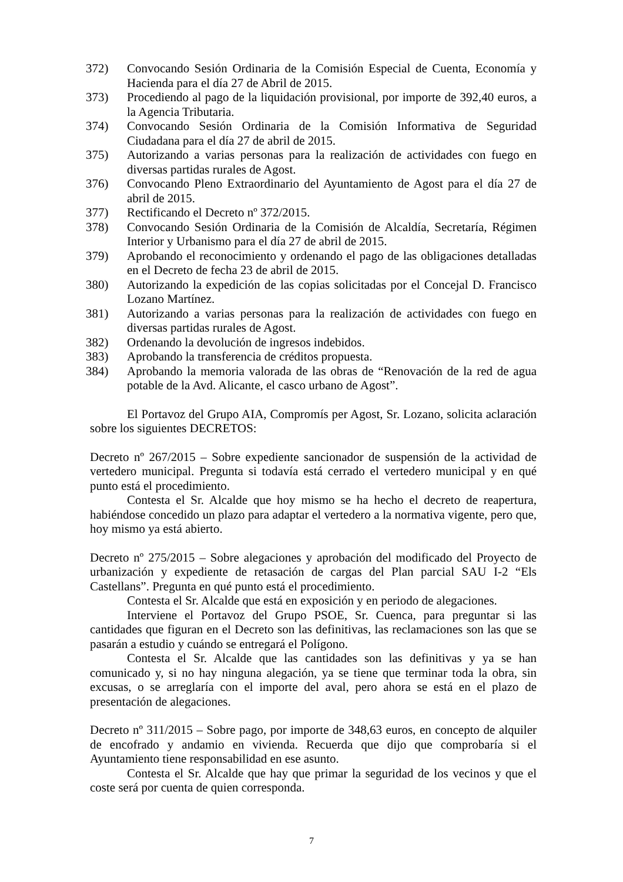372) Convocando Sesión Ordinaria de la Comisión Especial de Cuenta, Economía y Hacienda para el día 27 de Abril de 2015.
373) Procediendo al pago de la liquidación provisional, por importe de 392,40 euros, a la Agencia Tributaria.
374) Convocando Sesión Ordinaria de la Comisión Informativa de Seguridad Ciudadana para el día 27 de abril de 2015.
375) Autorizando a varias personas para la realización de actividades con fuego en diversas partidas rurales de Agost.
376) Convocando Pleno Extraordinario del Ayuntamiento de Agost para el día 27 de abril de 2015.
377) Rectificando el Decreto nº 372/2015.
378) Convocando Sesión Ordinaria de la Comisión de Alcaldía, Secretaría, Régimen Interior y Urbanismo para el día 27 de abril de 2015.
379) Aprobando el reconocimiento y ordenando el pago de las obligaciones detalladas en el Decreto de fecha 23 de abril de 2015.
380) Autorizando la expedición de las copias solicitadas por el Concejal D. Francisco Lozano Martínez.
381) Autorizando a varias personas para la realización de actividades con fuego en diversas partidas rurales de Agost.
382) Ordenando la devolución de ingresos indebidos.
383) Aprobando la transferencia de créditos propuesta.
384) Aprobando la memoria valorada de las obras de “Renovación de la red de agua potable de la Avd. Alicante, el casco urbano de Agost”.
El Portavoz del Grupo AIA, Compromís per Agost, Sr. Lozano, solicita aclaración sobre los siguientes DECRETOS:
Decreto nº 267/2015 – Sobre expediente sancionador de suspensión de la actividad de vertedero municipal. Pregunta si todavía está cerrado el vertedero municipal y en qué punto está el procedimiento.
Contesta el Sr. Alcalde que hoy mismo se ha hecho el decreto de reapertura, habiéndose concedido un plazo para adaptar el vertedero a la normativa vigente, pero que, hoy mismo ya está abierto.
Decreto nº 275/2015 – Sobre alegaciones y aprobación del modificado del Proyecto de urbanización y expediente de retasación de cargas del Plan parcial SAU I-2 “Els Castellans”. Pregunta en qué punto está el procedimiento.
Contesta el Sr. Alcalde que está en exposición y en periodo de alegaciones.
Interviene el Portavoz del Grupo PSOE, Sr. Cuenca, para preguntar si las cantidades que figuran en el Decreto son las definitivas, las reclamaciones son las que se pasarán a estudio y cuándo se entregará el Polígono.
Contesta el Sr. Alcalde que las cantidades son las definitivas y ya se han comunicado y, si no hay ninguna alegación, ya se tiene que terminar toda la obra, sin excusas, o se arreglaría con el importe del aval, pero ahora se está en el plazo de presentación de alegaciones.
Decreto nº 311/2015 – Sobre pago, por importe de 348,63 euros, en concepto de alquiler de encofrado y andamio en vivienda. Recuerda que dijo que comprobaría si el Ayuntamiento tiene responsabilidad en ese asunto.
Contesta el Sr. Alcalde que hay que primar la seguridad de los vecinos y que el coste será por cuenta de quien corresponda.
7